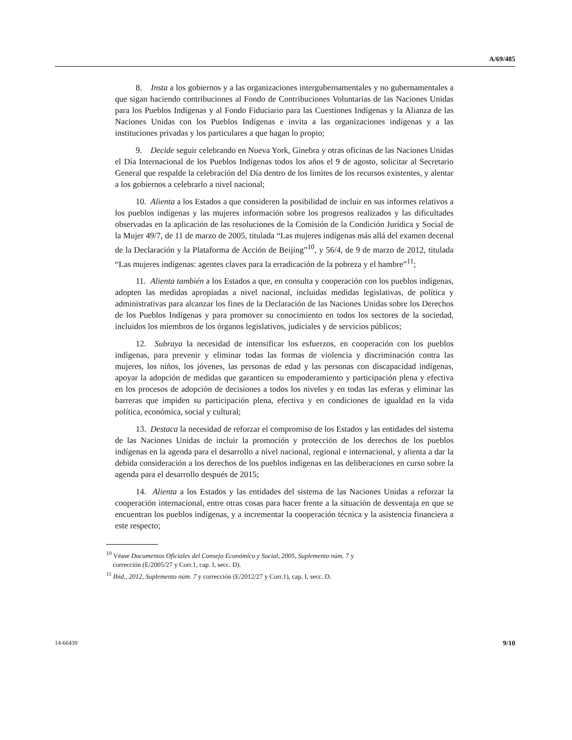A/69/485
8. Insta a los gobiernos y a las organizaciones intergubernamentales y no gubernamentales a que sigan haciendo contribuciones al Fondo de Contribuciones Voluntarias de las Naciones Unidas para los Pueblos Indígenas y al Fondo Fiduciario para las Cuestiones Indígenas y la Alianza de las Naciones Unidas con los Pueblos Indígenas e invita a las organizaciones indígenas y a las instituciones privadas y los particulares a que hagan lo propio;
9. Decide seguir celebrando en Nueva York, Ginebra y otras oficinas de las Naciones Unidas el Día Internacional de los Pueblos Indígenas todos los años el 9 de agosto, solicitar al Secretario General que respalde la celebración del Día dentro de los límites de los recursos existentes, y alentar a los gobiernos a celebrarlo a nivel nacional;
10. Alienta a los Estados a que consideren la posibilidad de incluir en sus informes relativos a los pueblos indígenas y las mujeres información sobre los progresos realizados y las dificultades observadas en la aplicación de las resoluciones de la Comisión de la Condición Jurídica y Social de la Mujer 49/7, de 11 de marzo de 2005, titulada “Las mujeres indígenas más allá del examen decenal de la Declaración y la Plataforma de Acción de Beijing”<sup>10</sup>, y 56/4, de 9 de marzo de 2012, titulada “Las mujeres indígenas: agentes claves para la erradicación de la pobreza y el hambre”<sup>11</sup>;
11. Alienta también a los Estados a que, en consulta y cooperación con los pueblos indígenas, adopten las medidas apropiadas a nivel nacional, incluidas medidas legislativas, de política y administrativas para alcanzar los fines de la Declaración de las Naciones Unidas sobre los Derechos de los Pueblos Indígenas y para promover su conocimiento en todos los sectores de la sociedad, incluidos los miembros de los órganos legislativos, judiciales y de servicios públicos;
12. Subraya la necesidad de intensificar los esfuerzos, en cooperación con los pueblos indígenas, para prevenir y eliminar todas las formas de violencia y discriminación contra las mujeres, los niños, los jóvenes, las personas de edad y las personas con discapacidad indígenas, apoyar la adopción de medidas que garanticen su empoderamiento y participación plena y efectiva en los procesos de adopción de decisiones a todos los niveles y en todas las esferas y eliminar las barreras que impiden su participación plena, efectiva y en condiciones de igualdad en la vida política, económica, social y cultural;
13. Destaca la necesidad de reforzar el compromiso de los Estados y las entidades del sistema de las Naciones Unidas de incluir la promoción y protección de los derechos de los pueblos indígenas en la agenda para el desarrollo a nivel nacional, regional e internacional, y alienta a dar la debida consideración a los derechos de los pueblos indígenas en las deliberaciones en curso sobre la agenda para el desarrollo después de 2015;
14. Alienta a los Estados y las entidades del sistema de las Naciones Unidas a reforzar la cooperación internacional, entre otras cosas para hacer frente a la situación de desventaja en que se encuentran los pueblos indígenas, y a incrementar la cooperación técnica y la asistencia financiera a este respecto;
<sup>10</sup> Véase Documentos Oficiales del Consejo Económico y Social, 2005, Suplemento núm. 7 y
corrección (E/2005/27 y Corr.1, cap. I, secc. D).
<sup>11</sup> Ibid., 2012, Suplemento núm. 7 y corrección (E/2012/27 y Corr.1), cap. I, secc. D.
14-66439 9/10